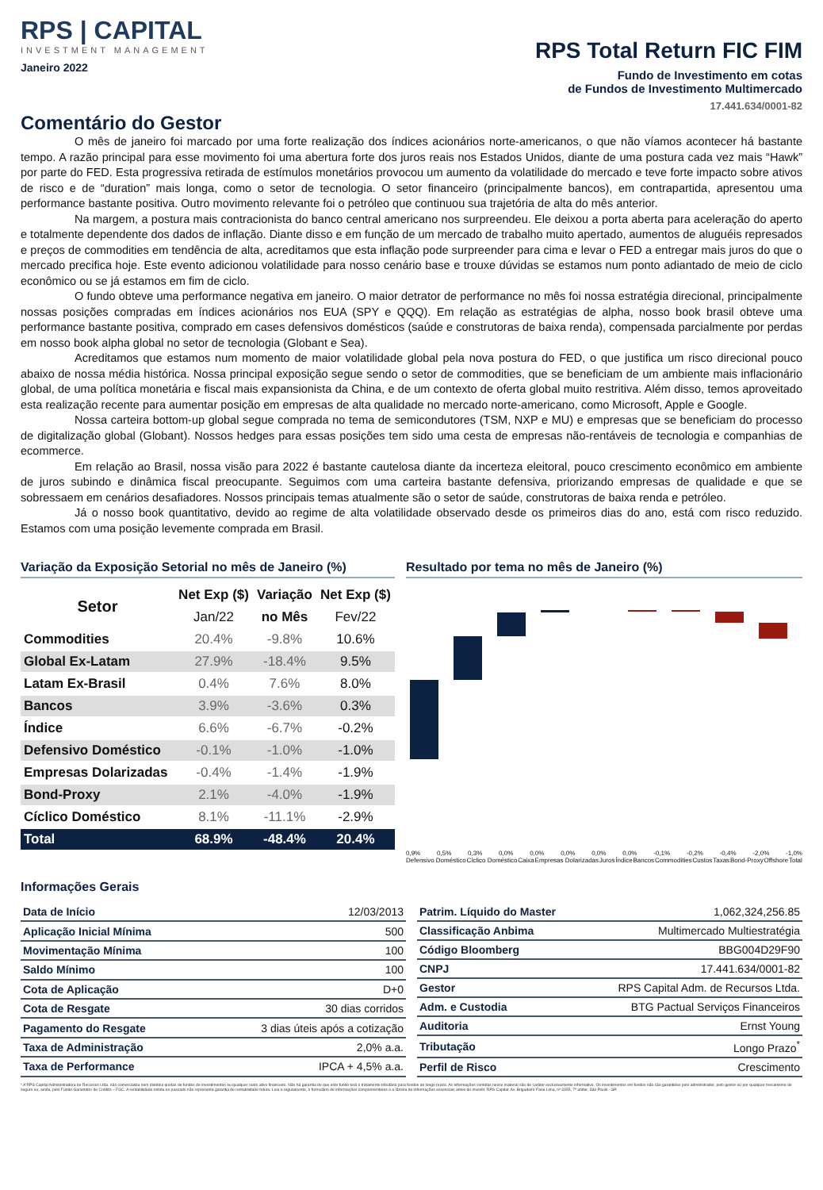RPS | CAPITAL
INVESTMENT MANAGEMENT
Janeiro 2022
RPS Total Return FIC FIM
Fundo de Investimento em cotas
de Fundos de Investimento Multimercado
17.441.634/0001-82
Comentário do Gestor
O mês de janeiro foi marcado por uma forte realização dos índices acionários norte-americanos, o que não víamos acontecer há bastante tempo. A razão principal para esse movimento foi uma abertura forte dos juros reais nos Estados Unidos, diante de uma postura cada vez mais “Hawk” por parte do FED. Esta progressiva retirada de estímulos monetários provocou um aumento da volatilidade do mercado e teve forte impacto sobre ativos de risco e de “duration” mais longa, como o setor de tecnologia. O setor financeiro (principalmente bancos), em contrapartida, apresentou uma performance bastante positiva. Outro movimento relevante foi o petróleo que continuou sua trajetória de alta do mês anterior.
Na margem, a postura mais contracionista do banco central americano nos surpreendeu. Ele deixou a porta aberta para aceleração do aperto e totalmente dependente dos dados de inflação. Diante disso e em função de um mercado de trabalho muito apertado, aumentos de aluguéis represados e preços de commodities em tendência de alta, acreditamos que esta inflação pode surpreender para cima e levar o FED a entregar mais juros do que o mercado precifica hoje. Este evento adicionou volatilidade para nosso cenário base e trouxe dúvidas se estamos num ponto adiantado de meio de ciclo econômico ou se já estamos em fim de ciclo.
O fundo obteve uma performance negativa em janeiro. O maior detrator de performance no mês foi nossa estratégia direcional, principalmente nossas posições compradas em índices acionários nos EUA (SPY e QQQ). Em relação as estratégias de alpha, nosso book brasil obteve uma performance bastante positiva, comprado em cases defensivos domésticos (saúde e construtoras de baixa renda), compensada parcialmente por perdas em nosso book alpha global no setor de tecnologia (Globant e Sea).
Acreditamos que estamos num momento de maior volatilidade global pela nova postura do FED, o que justifica um risco direcional pouco abaixo de nossa média histórica. Nossa principal exposição segue sendo o setor de commodities, que se beneficiam de um ambiente mais inflacionário global, de uma política monetária e fiscal mais expansionista da China, e de um contexto de oferta global muito restritiva. Além disso, temos aproveitado esta realização recente para aumentar posição em empresas de alta qualidade no mercado norte-americano, como Microsoft, Apple e Google.
Nossa carteira bottom-up global segue comprada no tema de semicondutores (TSM, NXP e MU) e empresas que se beneficiam do processo de digitalização global (Globant). Nossos hedges para essas posições tem sido uma cesta de empresas não-rentáveis de tecnologia e companhias de ecommerce.
Em relação ao Brasil, nossa visão para 2022 é bastante cautelosa diante da incerteza eleitoral, pouco crescimento econômico em ambiente de juros subindo e dinâmica fiscal preocupante. Seguimos com uma carteira bastante defensiva, priorizando empresas de qualidade e que se sobressaem em cenários desafiadores. Nossos principais temas atualmente são o setor de saúde, construtoras de baixa renda e petróleo.
Já o nosso book quantitativo, devido ao regime de alta volatilidade observado desde os primeiros dias do ano, está com risco reduzido. Estamos com uma posição levemente comprada em Brasil.
Variação da Exposição Setorial no mês de Janeiro (%)
| Setor | Net Exp ($) | Variação | Net Exp ($) |
| --- | --- | --- | --- |
| | Jan/22 | no Mês | Fev/22 |
| Commodities | 20.4% | -9.8% | 10.6% |
| Global Ex-Latam | 27.9% | -18.4% | 9.5% |
| Latam Ex-Brasil | 0.4% | 7.6% | 8.0% |
| Bancos | 3.9% | -3.6% | 0.3% |
| Índice | 6.6% | -6.7% | -0.2% |
| Defensivo Doméstico | -0.1% | -1.0% | -1.0% |
| Empresas Dolarizadas | -0.4% | -1.4% | -1.9% |
| Bond-Proxy | 2.1% | -4.0% | -1.9% |
| Cíclico Doméstico | 8.1% | -11.1% | -2.9% |
| Total | 68.9% | -48.4% | 20.4% |
Resultado por tema no mês de Janeiro (%)
0,9% 0,5% 0,3% 0,0% 0,0% 0,0% 0,0% 0,0% -0,1% -0,2% -0,4% -2,0% -1,0%
Defensivo Doméstico Cíclico Doméstico Caixa Empresas Dolarizadas Juros Índice Bancos Commodities Custos Taxas Bond-Proxy Offshore Total
Informações Gerais
| Data de Início | 12/03/2013 |
| Aplicação Inicial Mínima | 500 |
| Movimentação Mínima | 100 |
| Saldo Mínimo | 100 |
| Cota de Aplicação | D+0 |
| Cota de Resgate | 30 dias corridos |
| Pagamento do Resgate | 3 dias úteis após a cotização |
| Taxa de Administração | 2,0% a.a. |
| Taxa de Performance | IPCA + 4,5% a.a. |
| Patrim. Líquido do Master | 1,062,324,256.85 |
| Classificação Anbima | Multimercado Multiestratégia |
| Código Bloomberg | BBG004D29F90 |
| CNPJ | 17.441.634/0001-82 |
| Gestor | RPS Capital Adm. de Recursos Ltda. |
| Adm. e Custodia | BTG Pactual Serviços Financeiros |
| Auditoria | Ernst Young |
| Tributação | Longo Prazo<sup>*</sup> |
| Perfil de Risco | Crescimento |
* A RPS Capital Administradora de Recursos Ltda. não comercializa nem distribui quotas de fundos de investimentos ou qualquer outro ativo financeiro. Não há garantia de que este fundo terá o tratamento tributário para fundos de longo prazo. As informações contidas nesse material são de caráter exclusivamente informativo. Os investimentos em fundos não são garantidos pelo administrador, pelo gestor ou por qualquer mecanismo de seguro ou, ainda, pelo Fundo Garantidor de Crédito – FGC. A rentabilidade obtida no passado não representa garantia de rentabilidade futura. Leia o regulamento, o formulário de informações complementares e a lâmina de informações essenciais antes de investir. RPS Capital: Av. Brigadeiro Faria Lima, nº 3355, 7º andar, São Paulo - SP.